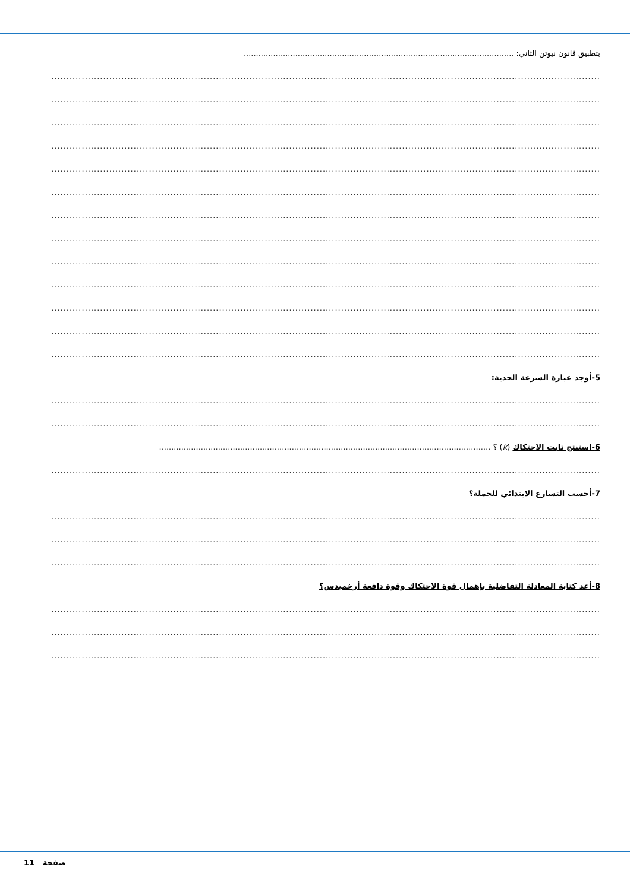بتطبيق قانون نيوتن الثاني: ..............................................................................................................
....................................................................................................................................................................................
....................................................................................................................................................................................
....................................................................................................................................................................................
....................................................................................................................................................................................
....................................................................................................................................................................................
....................................................................................................................................................................................
....................................................................................................................................................................................
....................................................................................................................................................................................
....................................................................................................................................................................................
....................................................................................................................................................................................
....................................................................................................................................................................................
....................................................................................................................................................................................
....................................................................................................................................................................................
5-أوجد عبارة السرعة الحدية:
....................................................................................................................................................................................
....................................................................................................................................................................................
6-استنتج ثابت الاحتكاك (k) ؟ .......................................................................................................................................
....................................................................................................................................................................................
7-أحسب التسارع الابتدائي للجملة؟
....................................................................................................................................................................................
....................................................................................................................................................................................
....................................................................................................................................................................................
8-أعد كتابة المعادلة التفاضلية بإهمال قوة الاحتكاك وقوة دافعة أرخميدس؟
....................................................................................................................................................................................
....................................................................................................................................................................................
....................................................................................................................................................................................
11 صفحة